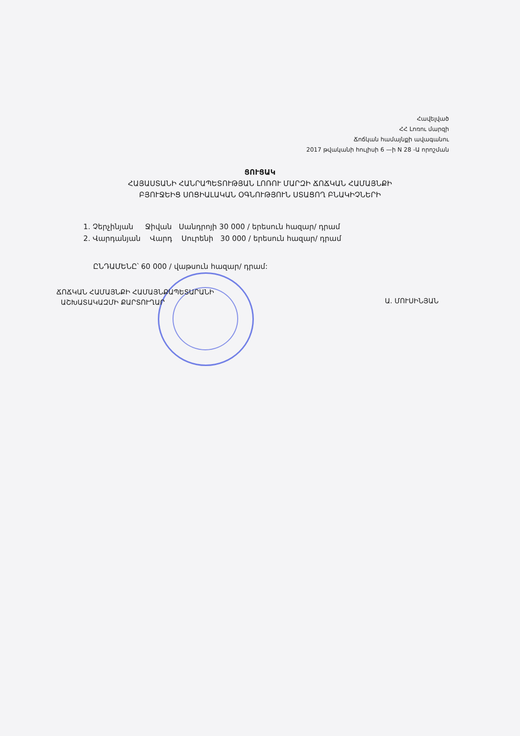Հավելված
ՀՀ Լոռու մարզի
Ճոճկան համայնքի ավագանու
2017 թվականի հուլիսի 6 —ի N 28 -Ա որոշման
ՑՈՒՑԱԿ
ՀԱՅԱՍՏԱՆԻ ՀԱՆՐԱՊԵՏՈՒԹՅԱՆ ԼՈՌՈՒ ՄԱՐԶԻ ՃՈՃԿԱՆ ՀԱՄԱՅՆՔԻ
ԲՅՈՒՋԵԻՑ ՍՈՑԻԱԼԱԿԱՆ ՕԳՆՈՒԹՅՈՒՆ ՍՏԱՑՈՂ ԲՆԱԿԻՉՆԵՐԻ
1. Չերչինյան Ջիվան Սանդրոյի 30 000 / երեսուն հազար/ դրամ
2. Վարդանյան Վարդ Սուրենի 30 000 / երեսուն հազար/ դրամ
ԸՆԴԱՄԵՆԸ՝ 60 000 / վաթսուն հազար/ դրամ:
ՃՈՃԿԱՆ ՀԱՄԱՅՆՔԻ ՀԱՄԱՅՆՔԱՊԵՏԱՐԱՆԻ
ԱՇԽԱՏԱԿԱԶՄԻ ՔԱՐՏՈՒՂԱՐ
Ա. ՄՈՒՍԻՆՅԱՆ